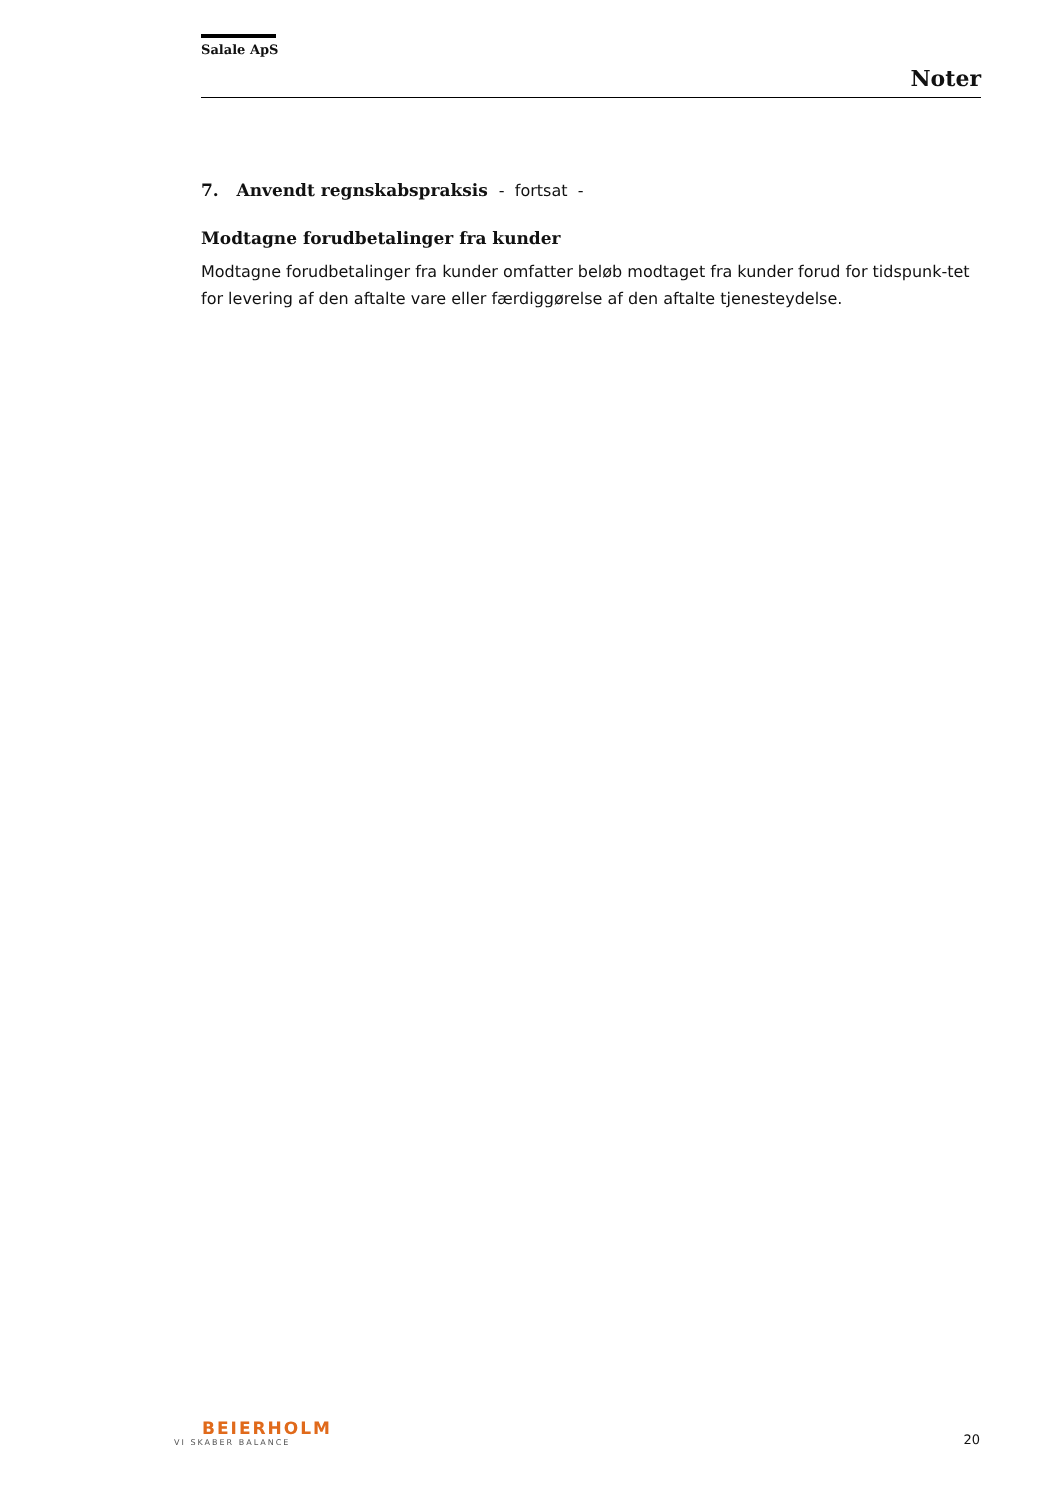Salale ApS
Noter
7. Anvendt regnskabspraksis - fortsat -
Modtagne forudbetalinger fra kunder
Modtagne forudbetalinger fra kunder omfatter beløb modtaget fra kunder forud for tidspunk-tet for levering af den aftalte vare eller færdiggørelse af den aftalte tjenesteydelse.
BEIERHOLM
VI SKABER BALANCE
20